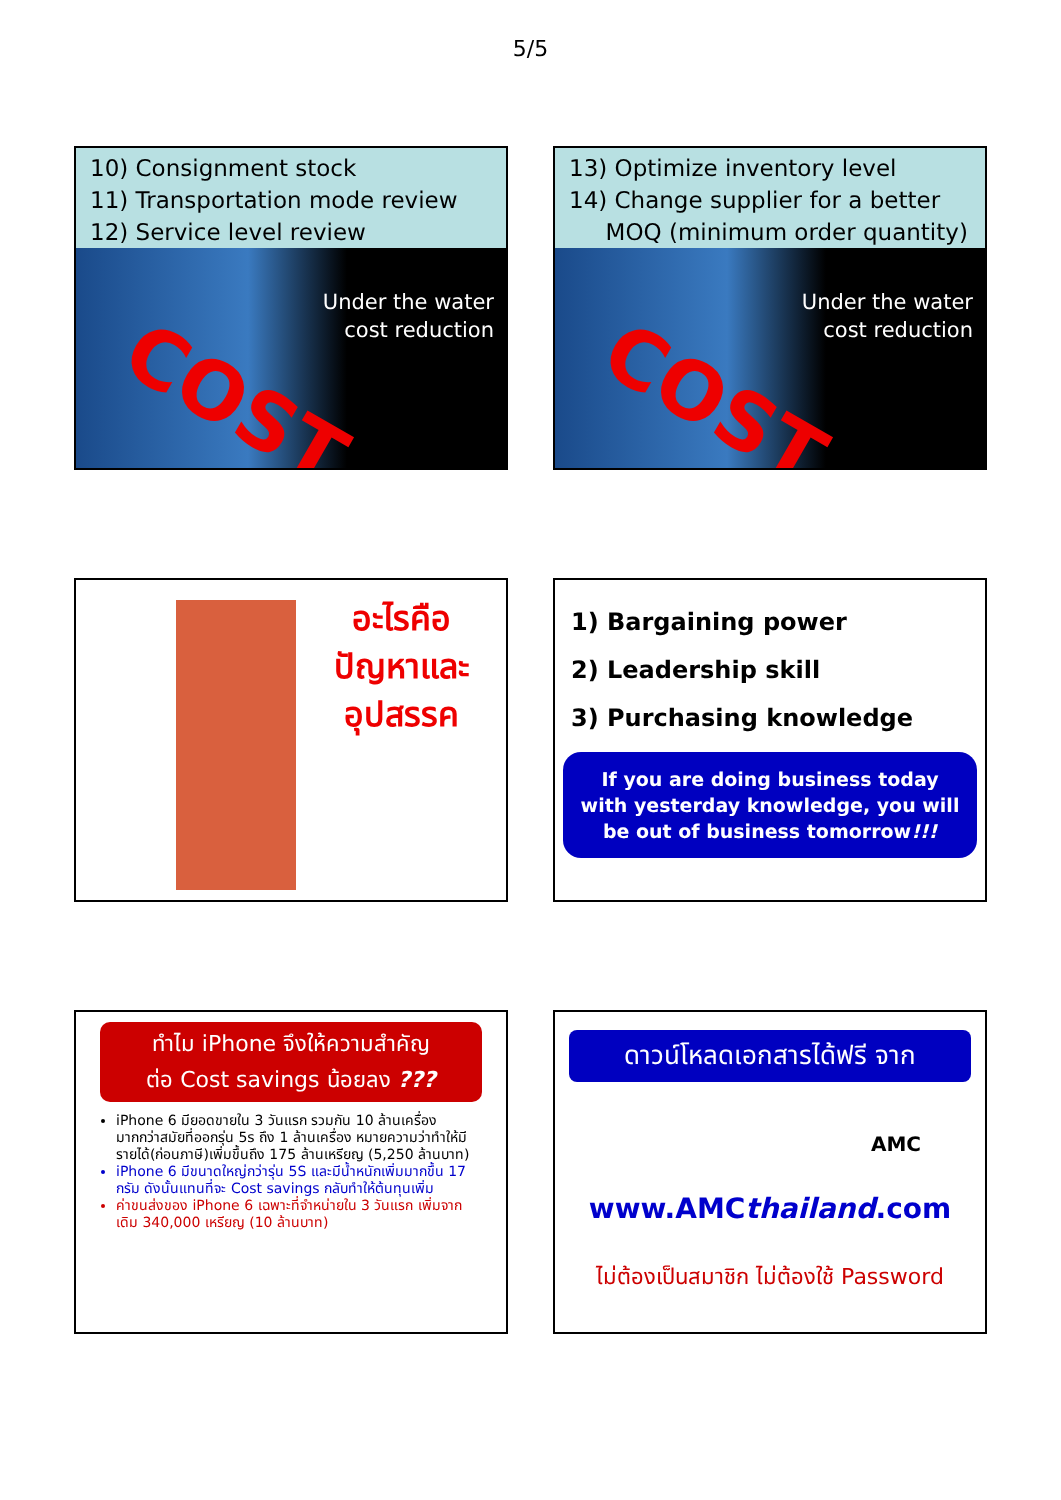5/5
10) Consignment stock
11) Transportation mode review
12) Service level review
Under the water
cost reduction
COST
13) Optimize inventory level
14) Change supplier for a better
MOQ (minimum order quantity)
Under the water
cost reduction
COST
อะไรคือ
ปัญหาและ
อุปสรรค
1) Bargaining power
2) Leadership skill
3) Purchasing knowledge
If you are doing business today with yesterday knowledge, you will be out of business tomorrow!!!
ทำไม iPhone จึงให้ความสำคัญ
ต่อ Cost savings น้อยลง ???
iPhone 6 มียอดขายใน 3 วันแรก รวมกัน 10 ล้านเครื่อง มากกว่าสมัยที่ออกรุ่น 5s ถึง 1 ล้านเครื่อง หมายความว่าทำให้มีรายได้(ก่อนภาษี)เพิ่มขึ้นถึง 175 ล้านเหรียญ (5,250 ล้านบาท)
iPhone 6 มีขนาดใหญ่กว่ารุ่น 5S และมีน้ำหนักเพิ่มมากขึ้น 17 กรัม ดังนั้นแทนที่จะ Cost savings กลับทำให้ต้นทุนเพิ่ม
ค่าขนส่งของ iPhone 6 เฉพาะที่จำหน่ายใน 3 วันแรก เพิ่มจากเดิม 340,000 เหรียญ (10 ล้านบาท)
ดาวน์โหลดเอกสารได้ฟรี จาก
AMC
www.AMCthailand.com
ไม่ต้องเป็นสมาชิก ไม่ต้องใช้ Password